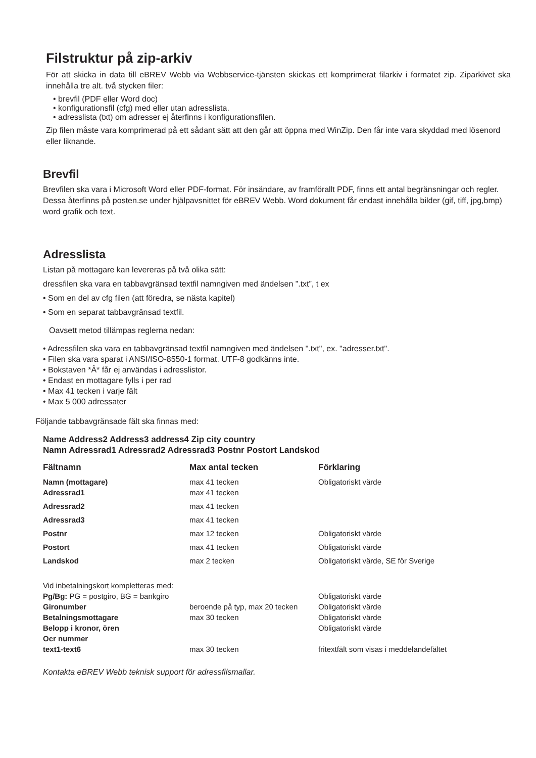Filstruktur på zip-arkiv
För att skicka in data till eBREV Webb via Webbservice-tjänsten skickas ett komprimerat filarkiv i formatet zip. Ziparkivet ska innehålla tre alt. två stycken filer:
• brevfil (PDF eller Word doc)
• konfigurationsfil (cfg) med eller utan adresslista.
• adresslista (txt) om adresser ej återfinns i konfigurationsfilen.
Zip filen måste vara komprimerad på ett sådant sätt att den går att öppna med WinZip. Den får inte vara skyddad med lösenord eller liknande.
Brevfil
Brevfilen ska vara i Microsoft Word eller PDF-format. För insändare, av framförallt PDF, finns ett antal begränsningar och regler. Dessa återfinns på posten.se under hjälpavsnittet för eBREV Webb. Word dokument får endast innehålla bilder (gif, tiff, jpg,bmp) word grafik och text.
Adresslista
Listan på mottagare kan levereras på två olika sätt:
dressfilen ska vara en tabbavgränsad textfil namngiven med ändelsen ”.txt”, t ex
• Som en del av cfg filen (att föredra, se nästa kapitel)
• Som en separat tabbavgränsad textfil.
Oavsett metod tillämpas reglerna nedan:
• Adressfilen ska vara en tabbavgränsad textfil namngiven med ändelsen ".txt", ex. "adresser.txt".
• Filen ska vara sparat i ANSI/ISO-8550-1 format. UTF-8 godkänns inte.
• Bokstaven *Â* får ej användas i adresslistor.
• Endast en mottagare fylls i per rad
• Max 41 tecken i varje fält
• Max 5 000 adressater
Följande tabbavgränsade fält ska finnas med:
Name Address2 Address3 address4 Zip city country
Namn Adressrad1 Adressrad2 Adressrad3 Postnr Postort Landskod
| Fältnamn | Max antal tecken | Förklaring |
| --- | --- | --- |
| Namn (mottagare) | max 41 tecken | Obligatoriskt värde |
| Adressrad1 | max 41 tecken | |
| Adressrad2 | max 41 tecken | |
| Adressrad3 | max 41 tecken | |
| Postnr | max 12 tecken | Obligatoriskt värde |
| Postort | max 41 tecken | Obligatoriskt värde |
| Landskod | max 2 tecken | Obligatoriskt värde, SE för Sverige |
| Vid inbetalningskort kompletteras med: | | |
| Pg/Bg: PG = postgiro, BG = bankgiro | | Obligatoriskt värde |
| Gironumber | beroende på typ, max 20 tecken | Obligatoriskt värde |
| Betalningsmottagare | max 30 tecken | Obligatoriskt värde |
| Belopp i kronor, ören | | Obligatoriskt värde |
| Ocr nummer | | |
| text1-text6 | max 30 tecken | fritextfält som visas i meddelandefältet |
Kontakta eBREV Webb teknisk support för adressfilsmallar.